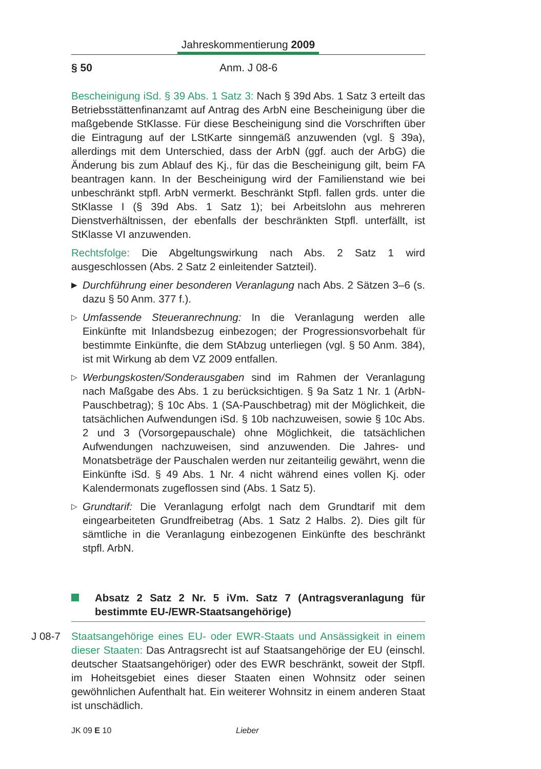Jahreskommentierung 2009
§ 50 Anm. J 08-6
Bescheinigung iSd. § 39 Abs. 1 Satz 3: Nach § 39d Abs. 1 Satz 3 erteilt das Betriebsstättenfinanzamt auf Antrag des ArbN eine Bescheinigung über die maßgebende StKlasse. Für diese Bescheinigung sind die Vorschriften über die Eintragung auf der LStKarte sinngemäß anzuwenden (vgl. § 39a), allerdings mit dem Unterschied, dass der ArbN (ggf. auch der ArbG) die Änderung bis zum Ablauf des Kj., für das die Bescheinigung gilt, beim FA beantragen kann. In der Bescheinigung wird der Familienstand wie bei unbeschränkt stpfl. ArbN vermerkt. Beschränkt Stpfl. fallen grds. unter die StKlasse I (§ 39d Abs. 1 Satz 1); bei Arbeitslohn aus mehreren Dienstverhältnissen, der ebenfalls der beschränkten Stpfl. unterfällt, ist StKlasse VI anzuwenden.
Rechtsfolge: Die Abgeltungswirkung nach Abs. 2 Satz 1 wird ausgeschlossen (Abs. 2 Satz 2 einleitender Satzteil).
▶ Durchführung einer besonderen Veranlagung nach Abs. 2 Sätzen 3–6 (s. dazu § 50 Anm. 377 f.).
▷ Umfassende Steueranrechnung: In die Veranlagung werden alle Einkünfte mit Inlandsbezug einbezogen; der Progressionsvorbehalt für bestimmte Einkünfte, die dem StAbzug unterliegen (vgl. § 50 Anm. 384), ist mit Wirkung ab dem VZ 2009 entfallen.
▷ Werbungskosten/Sonderausgaben sind im Rahmen der Veranlagung nach Maßgabe des Abs. 1 zu berücksichtigen. § 9a Satz 1 Nr. 1 (ArbN-Pauschbetrag); § 10c Abs. 1 (SA-Pauschbetrag) mit der Möglichkeit, die tatsächlichen Aufwendungen iSd. § 10b nachzuweisen, sowie § 10c Abs. 2 und 3 (Vorsorgepauschale) ohne Möglichkeit, die tatsächlichen Aufwendungen nachzuweisen, sind anzuwenden. Die Jahres- und Monatsbeträge der Pauschalen werden nur zeitanteilig gewährt, wenn die Einkünfte iSd. § 49 Abs. 1 Nr. 4 nicht während eines vollen Kj. oder Kalendermonats zugeflossen sind (Abs. 1 Satz 5).
▷ Grundtarif: Die Veranlagung erfolgt nach dem Grundtarif mit dem eingearbeiteten Grundfreibetrag (Abs. 1 Satz 2 Halbs. 2). Dies gilt für sämtliche in die Veranlagung einbezogenen Einkünfte des beschränkt stpfl. ArbN.
Absatz 2 Satz 2 Nr. 5 iVm. Satz 7 (Antragsveranlagung für bestimmte EU-/EWR-Staatsangehörige)
J 08-7 Staatsangehörige eines EU- oder EWR-Staats und Ansässigkeit in einem dieser Staaten: Das Antragsrecht ist auf Staatsangehörige der EU (einschl. deutscher Staatsangehöriger) oder des EWR beschränkt, soweit der Stpfl. im Hoheitsgebiet eines dieser Staaten einen Wohnsitz oder seinen gewöhnlichen Aufenthalt hat. Ein weiterer Wohnsitz in einem anderen Staat ist unschädlich.
JK 09 E 10 Lieber